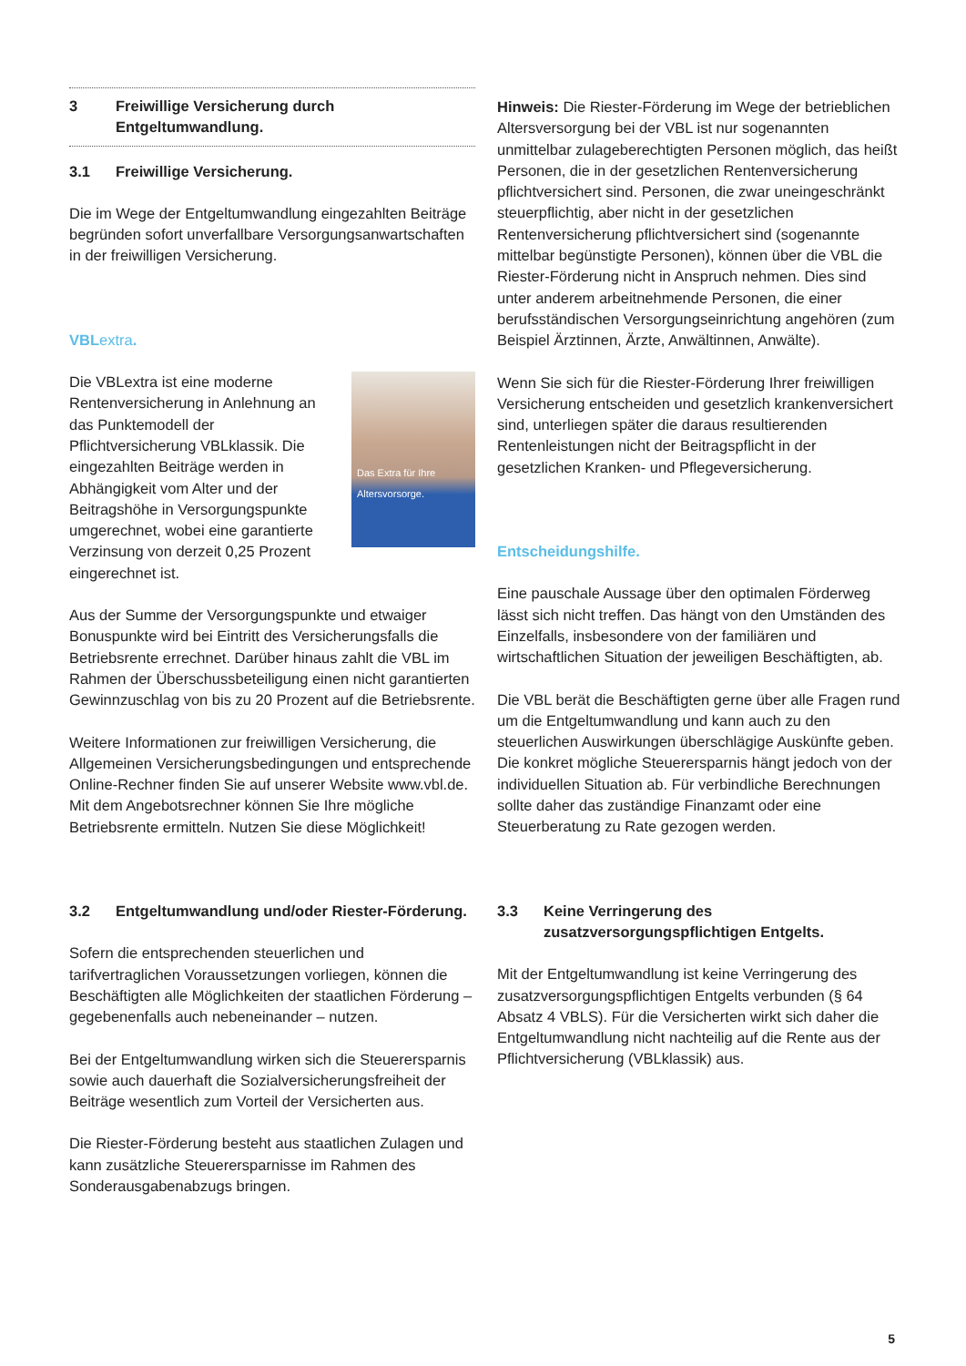3 Freiwillige Versicherung durch Entgeltumwandlung.
3.1 Freiwillige Versicherung.
Die im Wege der Entgeltumwandlung eingezahlten Beiträge begründen sofort unverfallbare Versorgungsanwartschaften in der freiwilligen Versicherung.
VBLextra.
Das Extra für Ihre Altersvorsorge. Die VBLextra ist eine moderne Rentenversicherung in Anlehnung an das Punktemodell der Pflichtversicherung VBLklassik. Die eingezahlten Beiträge werden in Abhängigkeit vom Alter und der Beitragshöhe in Versorgungspunkte umgerechnet, wobei eine garantierte Verzinsung von derzeit 0,25 Prozent eingerechnet ist.
Aus der Summe der Versorgungspunkte und etwaiger Bonuspunkte wird bei Eintritt des Versicherungsfalls die Betriebsrente errechnet. Darüber hinaus zahlt die VBL im Rahmen der Überschussbeteiligung einen nicht garantierten Gewinnzuschlag von bis zu 20 Prozent auf die Betriebsrente.
Weitere Informationen zur freiwilligen Versicherung, die Allgemeinen Versicherungsbedingungen und entsprechende Online-Rechner finden Sie auf unserer Website www.vbl.de. Mit dem Angebotsrechner können Sie Ihre mögliche Betriebsrente ermitteln. Nutzen Sie diese Möglichkeit!
3.2 Entgeltumwandlung und/oder Riester-Förderung.
Sofern die entsprechenden steuerlichen und tarifvertraglichen Voraussetzungen vorliegen, können die Beschäftigten alle Möglichkeiten der staatlichen Förderung – gegebenenfalls auch nebeneinander – nutzen.
Bei der Entgeltumwandlung wirken sich die Steuerersparnis sowie auch dauerhaft die Sozialversicherungsfreiheit der Beiträge wesentlich zum Vorteil der Versicherten aus.
Die Riester-Förderung besteht aus staatlichen Zulagen und kann zusätzliche Steuerersparnisse im Rahmen des Sonderausgabenabzugs bringen.
Hinweis: Die Riester-Förderung im Wege der betrieblichen Altersversorgung bei der VBL ist nur sogenannten unmittelbar zulageberechtigten Personen möglich, das heißt Personen, die in der gesetzlichen Rentenversicherung pflichtversichert sind. Personen, die zwar uneingeschränkt steuerpflichtig, aber nicht in der gesetzlichen Rentenversicherung pflichtversichert sind (sogenannte mittelbar begünstigte Personen), können über die VBL die Riester-Förderung nicht in Anspruch nehmen. Dies sind unter anderem arbeitnehmende Personen, die einer berufsständischen Versorgungseinrichtung angehören (zum Beispiel Ärztinnen, Ärzte, Anwältinnen, Anwälte).
Wenn Sie sich für die Riester-Förderung Ihrer freiwilligen Versicherung entscheiden und gesetzlich krankenversichert sind, unterliegen später die daraus resultierenden Rentenleistungen nicht der Beitragspflicht in der gesetzlichen Kranken- und Pflegeversicherung.
Entscheidungshilfe.
Eine pauschale Aussage über den optimalen Förderweg lässt sich nicht treffen. Das hängt von den Umständen des Einzelfalls, insbesondere von der familiären und wirtschaftlichen Situation der jeweiligen Beschäftigten, ab.
Die VBL berät die Beschäftigten gerne über alle Fragen rund um die Entgeltumwandlung und kann auch zu den steuerlichen Auswirkungen überschlägige Auskünfte geben. Die konkret mögliche Steuerersparnis hängt jedoch von der individuellen Situation ab. Für verbindliche Berechnungen sollte daher das zuständige Finanzamt oder eine Steuerberatung zu Rate gezogen werden.
3.3 Keine Verringerung des zusatzversorgungspflichtigen Entgelts.
Mit der Entgeltumwandlung ist keine Verringerung des zusatzversorgungspflichtigen Entgelts verbunden (§ 64 Absatz 4 VBLS). Für die Versicherten wirkt sich daher die Entgeltumwandlung nicht nachteilig auf die Rente aus der Pflichtversicherung (VBLklassik) aus.
5